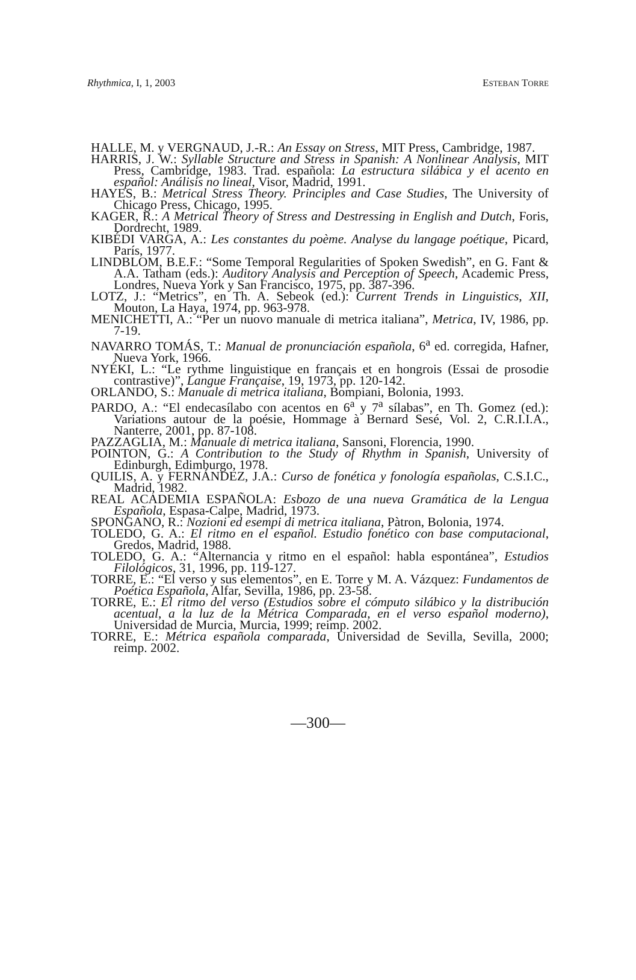Rhythmica, I, 1, 2003 ESTEBAN TORRE
HALLE, M. y VERGNAUD, J.-R.: An Essay on Stress, MIT Press, Cambridge, 1987.
HARRIS, J. W.: Syllable Structure and Stress in Spanish: A Nonlinear Analysis, MIT Press, Cambridge, 1983. Trad. española: La estructura silábica y el acento en español: Análisis no lineal, Visor, Madrid, 1991.
HAYES, B.: Metrical Stress Theory. Principles and Case Studies, The University of Chicago Press, Chicago, 1995.
KAGER, R.: A Metrical Theory of Stress and Destressing in English and Dutch, Foris, Dordrecht, 1989.
KIBÉDI VARGA, A.: Les constantes du poème. Analyse du langage poétique, Picard, París, 1977.
LINDBLOM, B.E.F.: “Some Temporal Regularities of Spoken Swedish”, en G. Fant & A.A. Tatham (eds.): Auditory Analysis and Perception of Speech, Academic Press, Londres, Nueva York y San Francisco, 1975, pp. 387-396.
LOTZ, J.: “Metrics”, en Th. A. Sebeok (ed.): Current Trends in Linguistics, XII, Mouton, La Haya, 1974, pp. 963-978.
MENICHETTI, A.: “Per un nuovo manuale di metrica italiana”, Metrica, IV, 1986, pp. 7-19.
NAVARRO TOMÁS, T.: Manual de pronunciación española, 6<sup>a</sup> ed. corregida, Hafner, Nueva York, 1966.
NYÉKI, L.: “Le rythme linguistique en français et en hongrois (Essai de prosodie contrastive)”, Langue Française, 19, 1973, pp. 120-142.
ORLANDO, S.: Manuale di metrica italiana, Bompiani, Bolonia, 1993.
PARDO, A.: “El endecasílabo con acentos en 6<sup>a</sup> y 7<sup>a</sup> sílabas”, en Th. Gomez (ed.): Variations autour de la poésie, Hommage à Bernard Sesé, Vol. 2, C.R.I.I.A., Nanterre, 2001, pp. 87-108.
PAZZAGLIA, M.: Manuale di metrica italiana, Sansoni, Florencia, 1990.
POINTON, G.: A Contribution to the Study of Rhythm in Spanish, University of Edinburgh, Edimburgo, 1978.
QUILIS, A. y FERNÁNDEZ, J.A.: Curso de fonética y fonología españolas, C.S.I.C., Madrid, 1982.
REAL ACADEMIA ESPAÑOLA: Esbozo de una nueva Gramática de la Lengua Española, Espasa-Calpe, Madrid, 1973.
SPONGANO, R.: Nozioni ed esempi di metrica italiana, Pàtron, Bolonia, 1974.
TOLEDO, G. A.: El ritmo en el español. Estudio fonético con base computacional, Gredos, Madrid, 1988.
TOLEDO, G. A.: “Alternancia y ritmo en el español: habla espontánea”, Estudios Filológicos, 31, 1996, pp. 119-127.
TORRE, E.: “El verso y sus elementos”, en E. Torre y M. A. Vázquez: Fundamentos de Poética Española, Alfar, Sevilla, 1986, pp. 23-58.
TORRE, E.: El ritmo del verso (Estudios sobre el cómputo silábico y la distribución acentual, a la luz de la Métrica Comparada, en el verso español moderno), Universidad de Murcia, Murcia, 1999; reimp. 2002.
TORRE, E.: Métrica española comparada, Universidad de Sevilla, Sevilla, 2000; reimp. 2002.
—300—